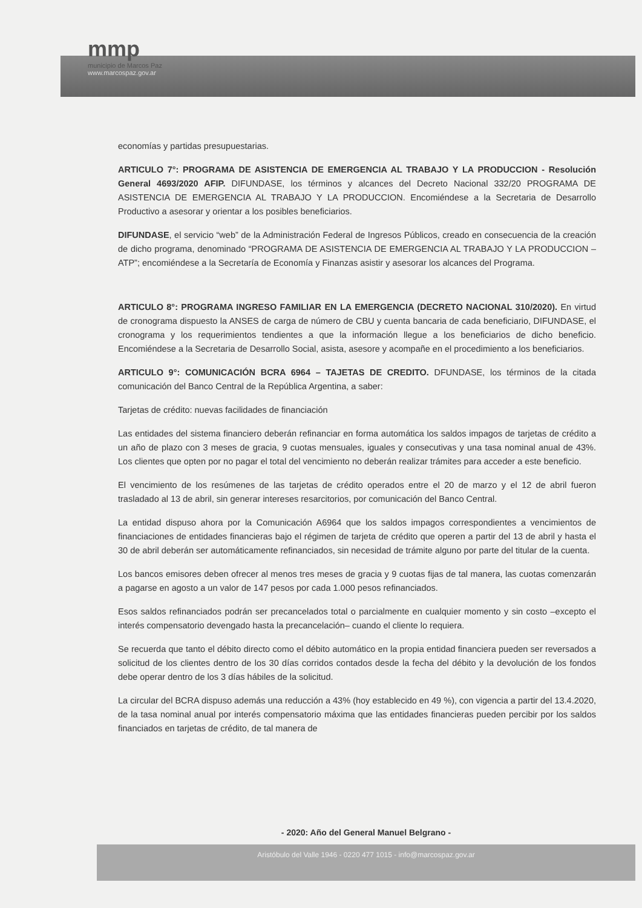mmp
municipio de Marcos Paz
www.marcospaz.gov.ar
economías y partidas presupuestarias.
ARTICULO 7°: PROGRAMA DE ASISTENCIA DE EMERGENCIA AL TRABAJO Y LA PRODUCCION - Resolución General 4693/2020 AFIP. DIFUNDASE, los términos y alcances del Decreto Nacional 332/20 PROGRAMA DE ASISTENCIA DE EMERGENCIA AL TRABAJO Y LA PRODUCCION. Encomiéndese a la Secretaria de Desarrollo Productivo a asesorar y orientar a los posibles beneficiarios.
DIFUNDASE, el servicio “web” de la Administración Federal de Ingresos Públicos, creado en consecuencia de la creación de dicho programa, denominado “PROGRAMA DE ASISTENCIA DE EMERGENCIA AL TRABAJO Y LA PRODUCCION –ATP”; encomiéndese a la Secretaría de Economía y Finanzas asistir y asesorar los alcances del Programa.
ARTICULO 8°: PROGRAMA INGRESO FAMILIAR EN LA EMERGENCIA (DECRETO NACIONAL 310/2020). En virtud de cronograma dispuesto la ANSES de carga de número de CBU y cuenta bancaria de cada beneficiario, DIFUNDASE, el cronograma y los requerimientos tendientes a que la información llegue a los beneficiarios de dicho beneficio. Encomiéndese a la Secretaria de Desarrollo Social, asista, asesore y acompañe en el procedimiento a los beneficiarios.
ARTICULO 9°: COMUNICACIÓN BCRA 6964 – TAJETAS DE CREDITO. DFUNDASE, los términos de la citada comunicación del Banco Central de la República Argentina, a saber:
Tarjetas de crédito: nuevas facilidades de financiación
Las entidades del sistema financiero deberán refinanciar en forma automática los saldos impagos de tarjetas de crédito a un año de plazo con 3 meses de gracia, 9 cuotas mensuales, iguales y consecutivas y una tasa nominal anual de 43%. Los clientes que opten por no pagar el total del vencimiento no deberán realizar trámites para acceder a este beneficio.
El vencimiento de los resúmenes de las tarjetas de crédito operados entre el 20 de marzo y el 12 de abril fueron trasladado al 13 de abril, sin generar intereses resarcitorios, por comunicación del Banco Central.
La entidad dispuso ahora por la Comunicación A6964 que los saldos impagos correspondientes a vencimientos de financiaciones de entidades financieras bajo el régimen de tarjeta de crédito que operen a partir del 13 de abril y hasta el 30 de abril deberán ser automáticamente refinanciados, sin necesidad de trámite alguno por parte del titular de la cuenta.
Los bancos emisores deben ofrecer al menos tres meses de gracia y 9 cuotas fijas de tal manera, las cuotas comenzarán a pagarse en agosto a un valor de 147 pesos por cada 1.000 pesos refinanciados.
Esos saldos refinanciados podrán ser precancelados total o parcialmente en cualquier momento y sin costo –excepto el interés compensatorio devengado hasta la precancelación– cuando el cliente lo requiera.
Se recuerda que tanto el débito directo como el débito automático en la propia entidad financiera pueden ser reversados a solicitud de los clientes dentro de los 30 días corridos contados desde la fecha del débito y la devolución de los fondos debe operar dentro de los 3 días hábiles de la solicitud.
La circular del BCRA dispuso además una reducción a 43% (hoy establecido en 49 %), con vigencia a partir del 13.4.2020, de la tasa nominal anual por interés compensatorio máxima que las entidades financieras pueden percibir por los saldos financiados en tarjetas de crédito, de tal manera de
- 2020: Año del General Manuel Belgrano -
Aristóbulo del Valle 1946 - 0220 477 1015 - info@marcospaz.gov.ar